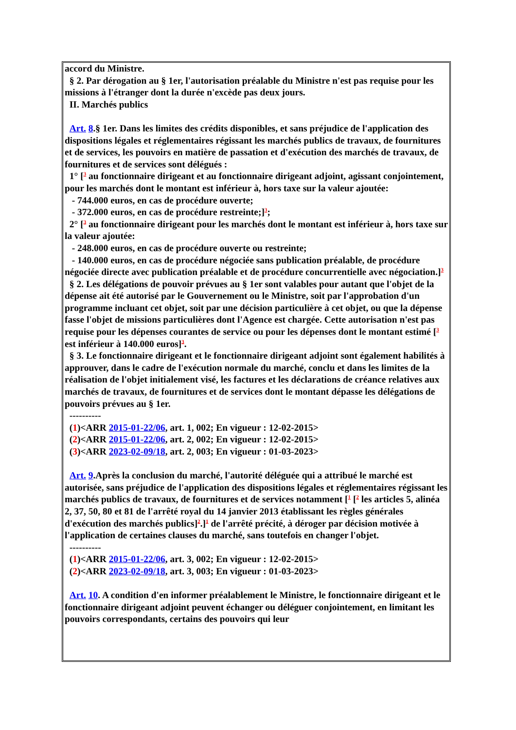accord du Ministre.
§ 2. Par dérogation au § 1er, l'autorisation préalable du Ministre n'est pas requise pour les missions à l'étranger dont la durée n'excède pas deux jours.
II. Marchés publics
Art. 8.§ 1er. Dans les limites des crédits disponibles, et sans préjudice de l'application des dispositions légales et réglementaires régissant les marchés publics de travaux, de fournitures et de services, les pouvoirs en matière de passation et d'exécution des marchés de travaux, de fournitures et de services sont délégués :
1° [<sup>3</sup> au fonctionnaire dirigeant et au fonctionnaire dirigeant adjoint, agissant conjointement, pour les marchés dont le montant est inférieur à, hors taxe sur la valeur ajoutée:
- 744.000 euros, en cas de procédure ouverte;
- 372.000 euros, en cas de procédure restreinte;]<sup>3</sup>;
2° [<sup>3</sup> au fonctionnaire dirigeant pour les marchés dont le montant est inférieur à, hors taxe sur la valeur ajoutée:
- 248.000 euros, en cas de procédure ouverte ou restreinte;
- 140.000 euros, en cas de procédure négociée sans publication préalable, de procédure négociée directe avec publication préalable et de procédure concurrentielle avec négociation.]<sup>3</sup>
§ 2. Les délégations de pouvoir prévues au § 1er sont valables pour autant que l'objet de la dépense ait été autorisé par le Gouvernement ou le Ministre, soit par l'approbation d'un programme incluant cet objet, soit par une décision particulière à cet objet, ou que la dépense fasse l'objet de missions particulières dont l'Agence est chargée. Cette autorisation n'est pas requise pour les dépenses courantes de service ou pour les dépenses dont le montant estimé [<sup>3</sup> est inférieur à 140.000 euros]<sup>3</sup>.
§ 3. Le fonctionnaire dirigeant et le fonctionnaire dirigeant adjoint sont également habilités à approuver, dans le cadre de l'exécution normale du marché, conclu et dans les limites de la réalisation de l'objet initialement visé, les factures et les déclarations de créance relatives aux marchés de travaux, de fournitures et de services dont le montant dépasse les délégations de pouvoirs prévues au § 1er.
----------
(1)<ARR 2015-01-22/06, art. 1, 002; En vigueur : 12-02-2015>
(2)<ARR 2015-01-22/06, art. 2, 002; En vigueur : 12-02-2015>
(3)<ARR 2023-02-09/18, art. 2, 003; En vigueur : 01-03-2023>
Art. 9.Après la conclusion du marché, l'autorité déléguée qui a attribué le marché est autorisée, sans préjudice de l'application des dispositions légales et réglementaires régissant les marchés publics de travaux, de fournitures et de services notamment [<sup>1</sup> [<sup>2</sup> les articles 5, alinéa 2, 37, 50, 80 et 81 de l'arrêté royal du 14 janvier 2013 établissant les règles générales d'exécution des marchés publics]<sup>2</sup>.]<sup>1</sup> de l'arrêté précité, à déroger par décision motivée à l'application de certaines clauses du marché, sans toutefois en changer l'objet.
----------
(1)<ARR 2015-01-22/06, art. 3, 002; En vigueur : 12-02-2015>
(2)<ARR 2023-02-09/18, art. 3, 003; En vigueur : 01-03-2023>
Art. 10. A condition d'en informer préalablement le Ministre, le fonctionnaire dirigeant et le fonctionnaire dirigeant adjoint peuvent échanger ou déléguer conjointement, en limitant les pouvoirs correspondants, certains des pouvoirs qui leur